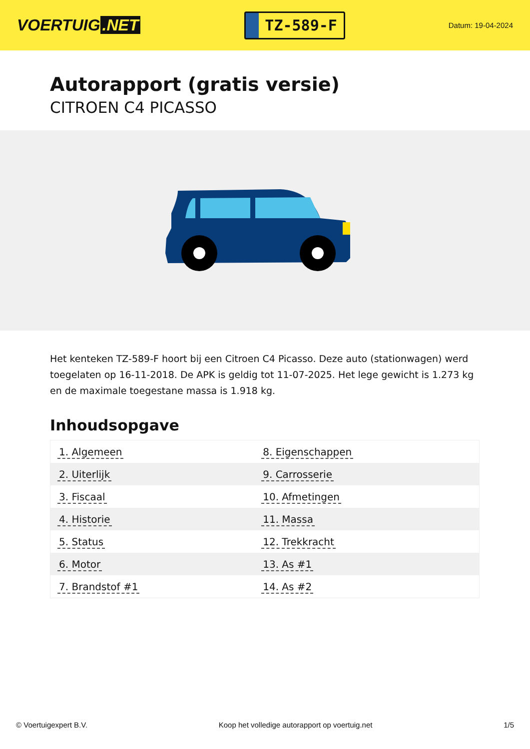VOERTUIG.NET
TZ-589-F
Datum: 19-04-2024
Autorapport (gratis versie)
CITROEN C4 PICASSO
Het kenteken TZ-589-F hoort bij een Citroen C4 Picasso. Deze auto (stationwagen) werd toegelaten op 16-11-2018. De APK is geldig tot 11-07-2025. Het lege gewicht is 1.273 kg en de maximale toegestane massa is 1.918 kg.
Inhoudsopgave
| 1. Algemeen | 8. Eigenschappen |
| 2. Uiterlijk | 9. Carrosserie |
| 3. Fiscaal | 10. Afmetingen |
| 4. Historie | 11. Massa |
| 5. Status | 12. Trekkracht |
| 6. Motor | 13. As #1 |
| 7. Brandstof #1 | 14. As #2 |
© Voertuigexpert B.V. Koop het volledige autorapport op voertuig.net 1/5